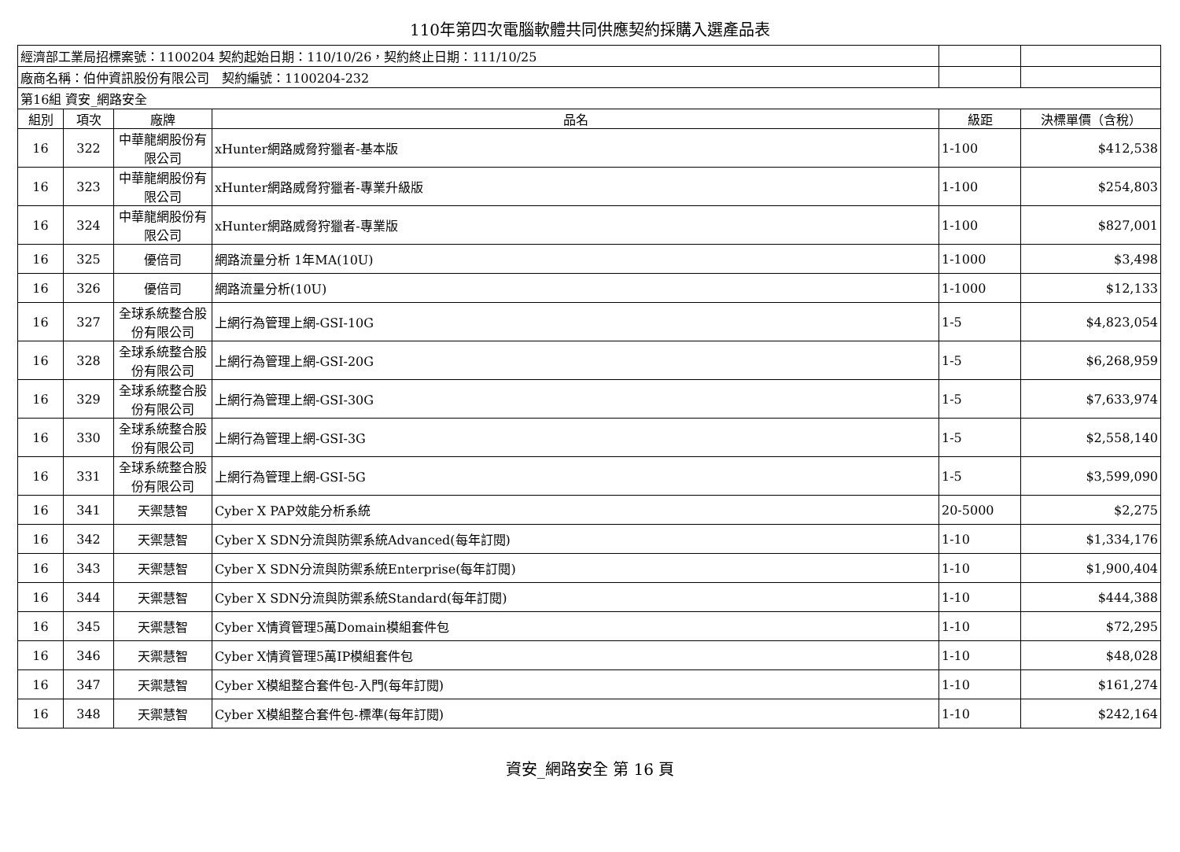110年第四次電腦軟體共同供應契約採購入選產品表
| 經濟部工業局招標案號：1100204 契約起始日期：110/10/26，契約終止日期：111/10/25 | | | | | |
| 廠商名稱：伯仲資訊股份有限公司 契約編號：1100204-232 | | | | | |
| 第16組 資安_網路安全 | | | | | |
| 組別 | 項次 | 廠牌 | 品名 | 級距 | 決標單價（含稅） |
| 16 | 322 | 中華龍網股份有限公司 | xHunter網路威脅狩獵者-基本版 | 1-100 | $412,538 |
| 16 | 323 | 中華龍網股份有限公司 | xHunter網路威脅狩獵者-專業升級版 | 1-100 | $254,803 |
| 16 | 324 | 中華龍網股份有限公司 | xHunter網路威脅狩獵者-專業版 | 1-100 | $827,001 |
| 16 | 325 | 優倍司 | 網路流量分析 1年MA(10U) | 1-1000 | $3,498 |
| 16 | 326 | 優倍司 | 網路流量分析(10U) | 1-1000 | $12,133 |
| 16 | 327 | 全球系統整合股份有限公司 | 上網行為管理上網-GSI-10G | 1-5 | $4,823,054 |
| 16 | 328 | 全球系統整合股份有限公司 | 上網行為管理上網-GSI-20G | 1-5 | $6,268,959 |
| 16 | 329 | 全球系統整合股份有限公司 | 上網行為管理上網-GSI-30G | 1-5 | $7,633,974 |
| 16 | 330 | 全球系統整合股份有限公司 | 上網行為管理上網-GSI-3G | 1-5 | $2,558,140 |
| 16 | 331 | 全球系統整合股份有限公司 | 上網行為管理上網-GSI-5G | 1-5 | $3,599,090 |
| 16 | 341 | 天禦慧智 | Cyber X PAP效能分析系統 | 20-5000 | $2,275 |
| 16 | 342 | 天禦慧智 | Cyber X SDN分流與防禦系統Advanced(每年訂閱) | 1-10 | $1,334,176 |
| 16 | 343 | 天禦慧智 | Cyber X SDN分流與防禦系統Enterprise(每年訂閱) | 1-10 | $1,900,404 |
| 16 | 344 | 天禦慧智 | Cyber X SDN分流與防禦系統Standard(每年訂閱) | 1-10 | $444,388 |
| 16 | 345 | 天禦慧智 | Cyber X情資管理5萬Domain模組套件包 | 1-10 | $72,295 |
| 16 | 346 | 天禦慧智 | Cyber X情資管理5萬IP模組套件包 | 1-10 | $48,028 |
| 16 | 347 | 天禦慧智 | Cyber X模組整合套件包-入門(每年訂閱) | 1-10 | $161,274 |
| 16 | 348 | 天禦慧智 | Cyber X模組整合套件包-標準(每年訂閱) | 1-10 | $242,164 |
資安_網路安全 第 16 頁